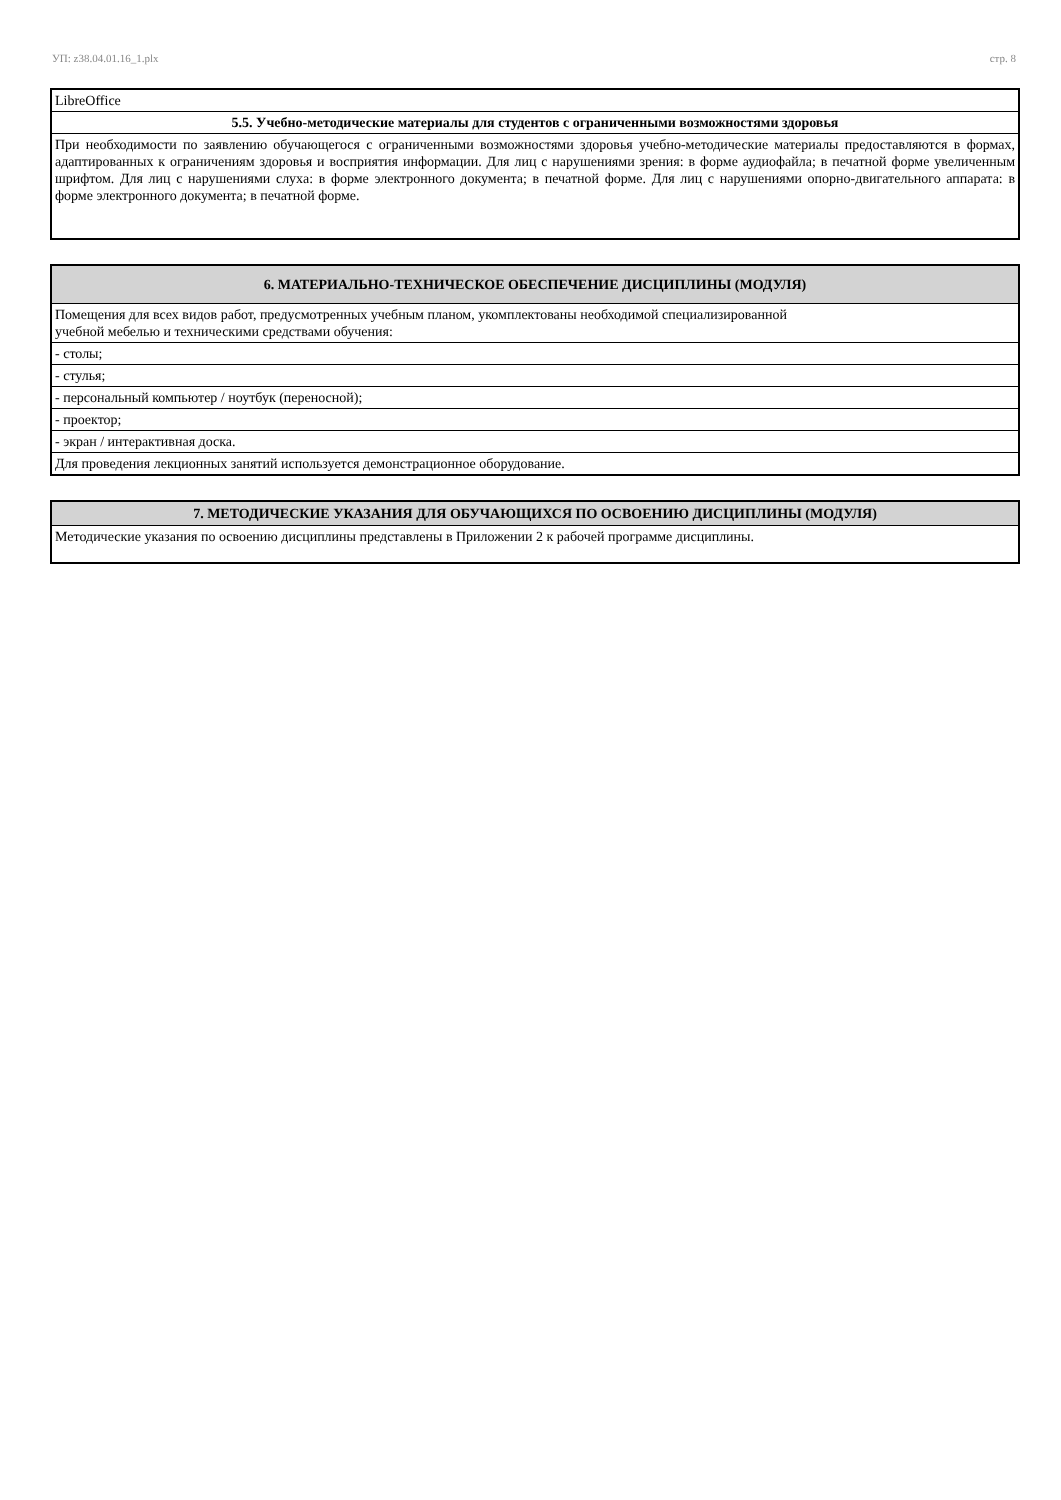УП: z38.04.01.16_1.plx стр. 8
| LibreOffice |
| 5.5. Учебно-методические материалы для студентов с ограниченными возможностями здоровья |
| При необходимости по заявлению обучающегося с ограниченными возможностями здоровья учебно-методические материалы предоставляются в формах, адаптированных к ограничениям здоровья и восприятия информации. Для лиц с нарушениями зрения: в форме аудиофайла; в печатной форме увеличенным шрифтом. Для лиц с нарушениями слуха: в форме электронного документа; в печатной форме. Для лиц с нарушениями опорно-двигательного аппарата: в форме электронного документа; в печатной форме. |
| 6. МАТЕРИАЛЬНО-ТЕХНИЧЕСКОЕ ОБЕСПЕЧЕНИЕ ДИСЦИПЛИНЫ (МОДУЛЯ) |
| --- |
| Помещения для всех видов работ, предусмотренных учебным планом, укомплектованы необходимой специализированной учебной мебелью и техническими средствами обучения: |
| - столы; |
| - стулья; |
| - персональный компьютер / ноутбук (переносной); |
| - проектор; |
| - экран / интерактивная доска. |
| Для проведения лекционных занятий используется демонстрационное оборудование. |
| 7. МЕТОДИЧЕСКИЕ УКАЗАНИЯ ДЛЯ ОБУЧАЮЩИХСЯ ПО ОСВОЕНИЮ ДИСЦИПЛИНЫ (МОДУЛЯ) |
| --- |
| Методические указания по освоению дисциплины представлены в Приложении 2 к рабочей программе дисциплины. |